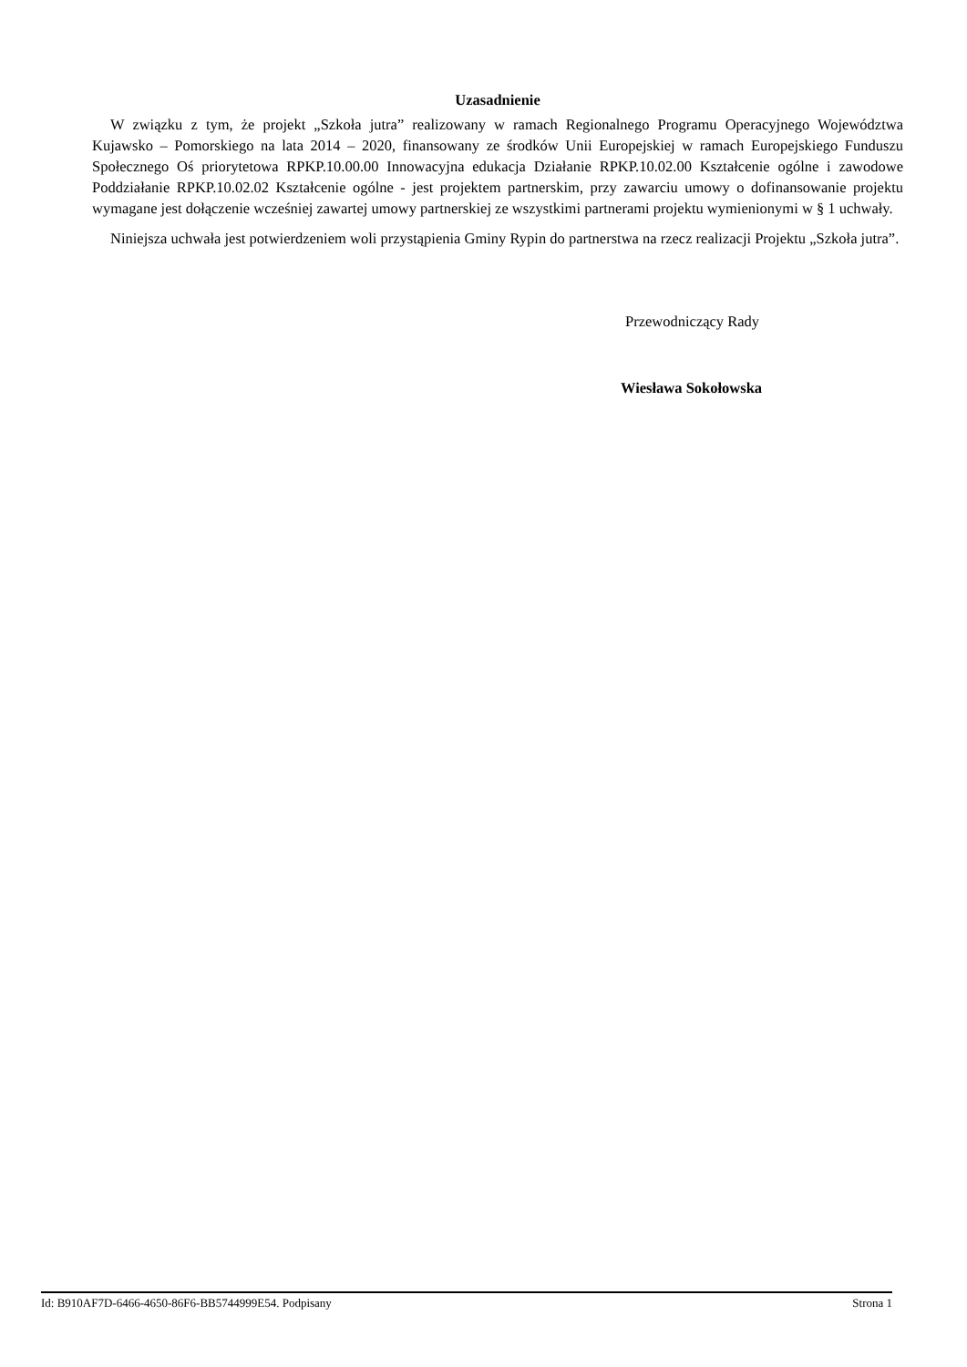Uzasadnienie
W związku z tym, że projekt „Szkoła jutra” realizowany w ramach Regionalnego Programu Operacyjnego Województwa Kujawsko – Pomorskiego na lata 2014 – 2020, finansowany ze środków Unii Europejskiej w ramach Europejskiego Funduszu Społecznego Oś priorytetowa RPKP.10.00.00 Innowacyjna edukacja Działanie RPKP.10.02.00 Kształcenie ogólne i zawodowe Poddziałanie RPKP.10.02.02 Kształcenie ogólne - jest projektem partnerskim, przy zawarciu umowy o dofinansowanie projektu wymagane jest dołączenie wcześniej zawartej umowy partnerskiej ze wszystkimi partnerami projektu wymienionymi w § 1 uchwały.
Niniejsza uchwała jest potwierdzeniem woli przystąpienia Gminy Rypin do partnerstwa na rzecz realizacji Projektu „Szkoła jutra”.
Przewodniczący Rady
Wiesława Sokołowska
Id: B910AF7D-6466-4650-86F6-BB5744999E54. Podpisany Strona 1